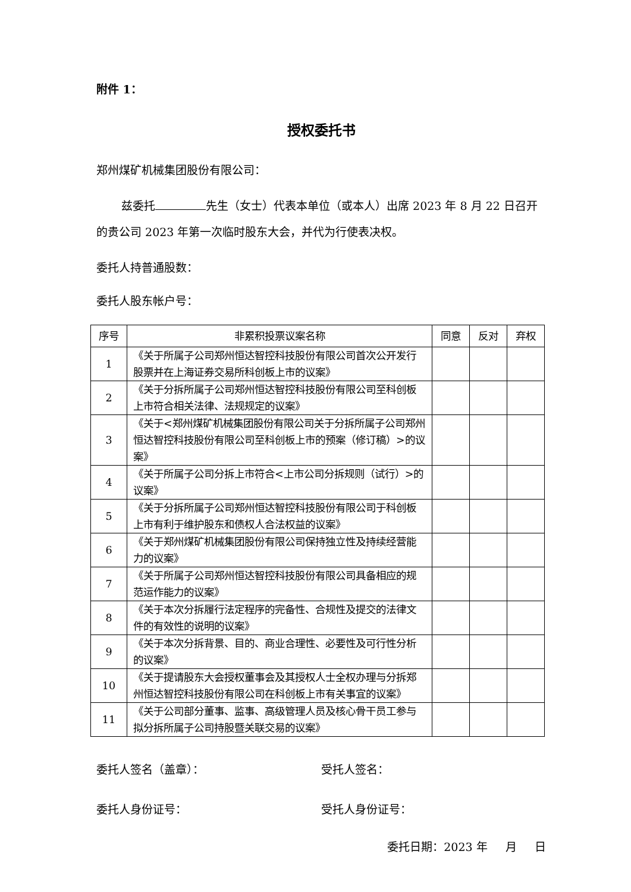附件 1：
授权委托书
郑州煤矿机械集团股份有限公司：
兹委托 先生（女士）代表本单位（或本人）出席 2023 年 8 月 22 日召开的贵公司 2023 年第一次临时股东大会，并代为行使表决权。
委托人持普通股数：
委托人股东帐户号：
| 序号 | 非累积投票议案名称 | 同意 | 反对 | 弃权 |
| --- | --- | --- | --- | --- |
| 1 | 《关于所属子公司郑州恒达智控科技股份有限公司首次公开发行股票并在上海证券交易所科创板上市的议案》 | | | |
| 2 | 《关于分拆所属子公司郑州恒达智控科技股份有限公司至科创板上市符合相关法律、法规规定的议案》 | | | |
| 3 | 《关于<郑州煤矿机械集团股份有限公司关于分拆所属子公司郑州恒达智控科技股份有限公司至科创板上市的预案（修订稿）>的议案》 | | | |
| 4 | 《关于所属子公司分拆上市符合<上市公司分拆规则（试行）>的议案》 | | | |
| 5 | 《关于分拆所属子公司郑州恒达智控科技股份有限公司于科创板上市有利于维护股东和债权人合法权益的议案》 | | | |
| 6 | 《关于郑州煤矿机械集团股份有限公司保持独立性及持续经营能力的议案》 | | | |
| 7 | 《关于所属子公司郑州恒达智控科技股份有限公司具备相应的规范运作能力的议案》 | | | |
| 8 | 《关于本次分拆履行法定程序的完备性、合规性及提交的法律文件的有效性的说明的议案》 | | | |
| 9 | 《关于本次分拆背景、目的、商业合理性、必要性及可行性分析的议案》 | | | |
| 10 | 《关于提请股东大会授权董事会及其授权人士全权办理与分拆郑州恒达智控科技股份有限公司在科创板上市有关事宜的议案》 | | | |
| 11 | 《关于公司部分董事、监事、高级管理人员及核心骨干员工参与拟分拆所属子公司持股暨关联交易的议案》 | | | |
委托人签名（盖章）： 受托人签名：
委托人身份证号： 受托人身份证号：
委托日期：2023 年 月 日